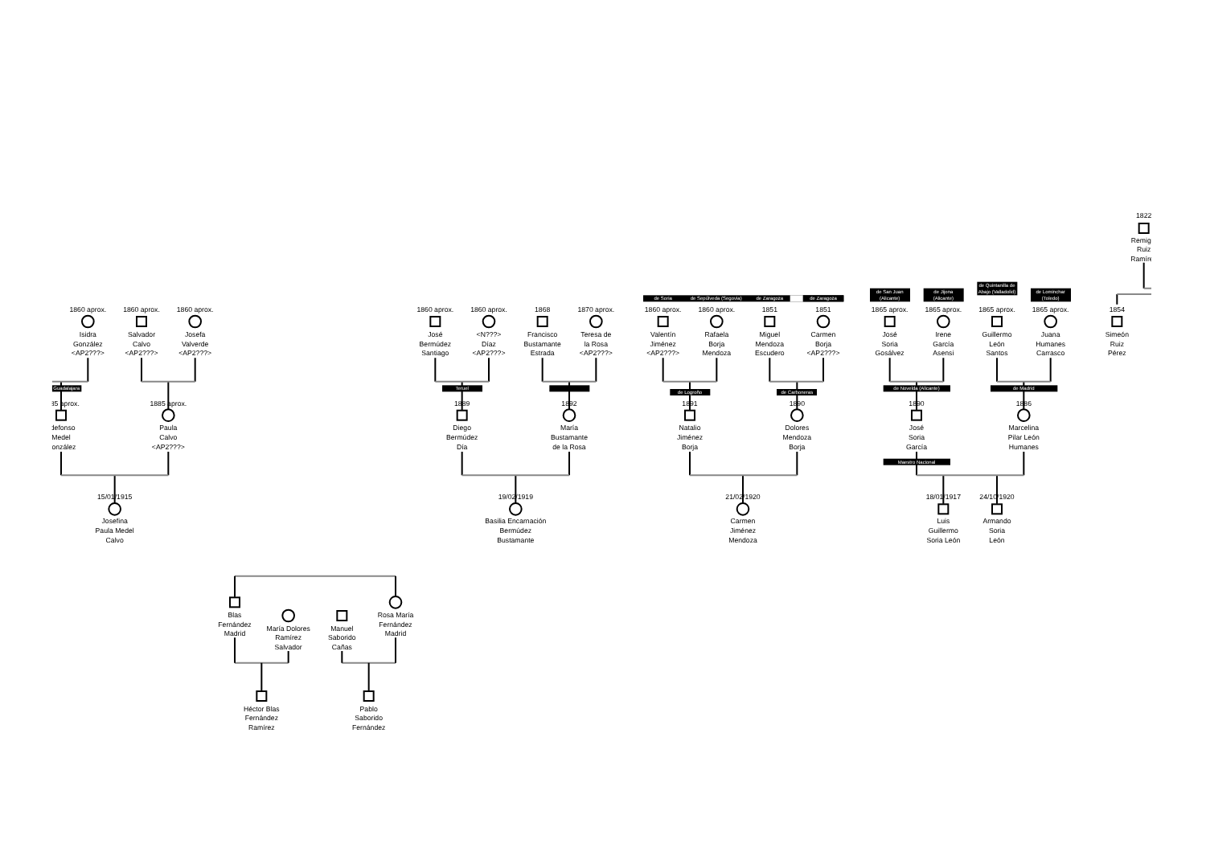Guadalajara
Teruel
de Soria
de Sepúlveda (Segovia)
de Zaragoza
de Zaragoza
de Logroño
de Carboneras
de San Juan
(Alicante)
de Jijona
(Alicante)
de Quintanilla de
Abajo (Valladolid)
de Lominchar
(Toledo)
de Novelda (Alicante)
de Madrid
Maestro Nacional
1860 aprox.
Isidra
González
<AP2???>
1860 aprox.
Salvador
Calvo
<AP2???>
1860 aprox.
Josefa
Valverde
<AP2???>
1885 aprox.
Ildefonso
Medel
González
1885 aprox.
Paula
Calvo
<AP2???>
15/01/1915
Josefina
Paula Medel
Calvo
1860 aprox.
José
Bermúdez
Santiago
1860 aprox.
<N???>
Díaz
<AP2???>
1868
Francisco
Bustamante
Estrada
1870 aprox.
Teresa de
la Rosa
<AP2???>
1889
Diego
Bermúdez
Día
1892
María
Bustamante
de la Rosa
19/02/1919
Basilia Encarnación
Bermúdez
Bustamante
1860 aprox.
Valentín
Jiménez
<AP2???>
1860 aprox.
Rafaela
Borja
Mendoza
1851
Miguel
Mendoza
Escudero
1851
Carmen
Borja
<AP2???>
1891
Natalio
Jiménez
Borja
1890
Dolores
Mendoza
Borja
21/02/1920
Carmen
Jiménez
Mendoza
1865 aprox.
José
Soria
Gosálvez
1865 aprox.
Irene
García
Asensi
1865 aprox.
Guillermo
León
Santos
1865 aprox.
Juana
Humanes
Carrasco
1890
José
Soria
García
1886
Marcelina
Pilar León
Humanes
18/01/1917
Luis
Guillermo
Soria León
24/10/1920
Armando
Soria
León
1822
Remigio
Ruiz
Ramírez
1854
Simeón
Ruiz
Pérez
Blas
Fernández
Madrid
María Dolores
Ramírez
Salvador
Manuel
Saborido
Cañas
Rosa María
Fernández
Madrid
Héctor Blas
Fernández
Ramírez
Pablo
Saborido
Fernández